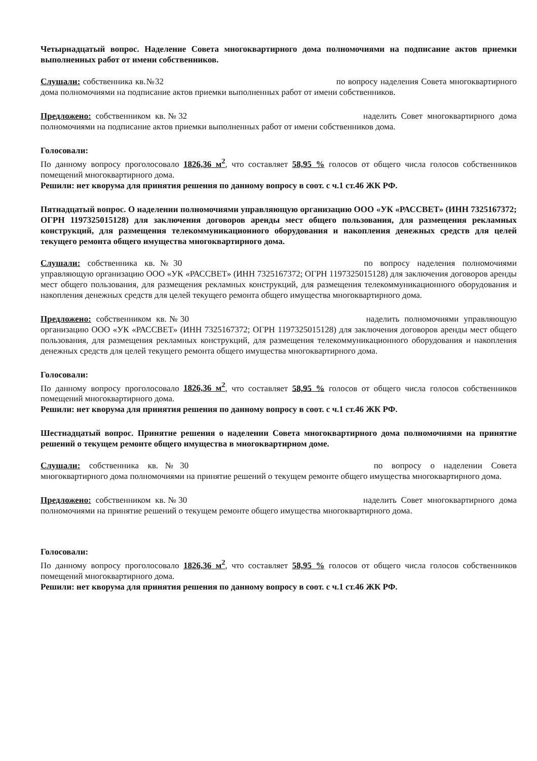Четырнадцатый вопрос. Наделение Совета многоквартирного дома полномочиями на подписание актов приемки выполненных работ от имени собственников.
Слушали: собственника кв.№32 по вопросу наделения Совета многоквартирного дома полномочиями на подписание актов приемки выполненных работ от имени собственников.
Предложено: собственником кв.№32 наделить Совет многоквартирного дома полномочиями на подписание актов приемки выполненных работ от имени собственников дома.
Голосовали:
По данному вопросу проголосовало 1826,36 м<sup>2</sup>, что составляет 58,95 % голосов от общего числа голосов собственников помещений многоквартирного дома.
Решили: нет кворума для принятия решения по данному вопросу в соот. с ч.1 ст.46 ЖК РФ.
Пятнадцатый вопрос. О наделении полномочиями управляющую организацию ООО «УК «РАССВЕТ» (ИНН 7325167372; ОГРН 1197325015128) для заключения договоров аренды мест общего пользования, для размещения рекламных конструкций, для размещения телекоммуникационного оборудования и накопления денежных средств для целей текущего ремонта общего имущества многоквартирного дома.
Слушали: собственника кв.№30 по вопросу наделения полномочиями управляющую организацию ООО «УК «РАССВЕТ» (ИНН 7325167372; ОГРН 1197325015128) для заключения договоров аренды мест общего пользования, для размещения рекламных конструкций, для размещения телекоммуникационного оборудования и накопления денежных средств для целей текущего ремонта общего имущества многоквартирного дома.
Предложено: собственником кв.№30 наделить полномочиями управляющую организацию ООО «УК «РАССВЕТ» (ИНН 7325167372; ОГРН 1197325015128) для заключения договоров аренды мест общего пользования, для размещения рекламных конструкций, для размещения телекоммуникационного оборудования и накопления денежных средств для целей текущего ремонта общего имущества многоквартирного дома.
Голосовали:
По данному вопросу проголосовало 1826,36 м<sup>2</sup>, что составляет 58,95 % голосов от общего числа голосов собственников помещений многоквартирного дома.
Решили: нет кворума для принятия решения по данному вопросу в соот. с ч.1 ст.46 ЖК РФ.
Шестнадцатый вопрос. Принятие решения о наделении Совета многоквартирного дома полномочиями на принятие решений о текущем ремонте общего имущества в многоквартирном доме.
Слушали: собственника кв.№30 по вопросу о наделении Совета многоквартирного дома полномочиями на принятие решений о текущем ремонте общего имущества многоквартирного дома.
Предложено: собственником кв.№30 наделить Совет многоквартирного дома полномочиями на принятие решений о текущем ремонте общего имущества многоквартирного дома.
Голосовали:
По данному вопросу проголосовало 1826,36 м<sup>2</sup>, что составляет 58,95 % голосов от общего числа голосов собственников помещений многоквартирного дома.
Решили: нет кворума для принятия решения по данному вопросу в соот. с ч.1 ст.46 ЖК РФ.